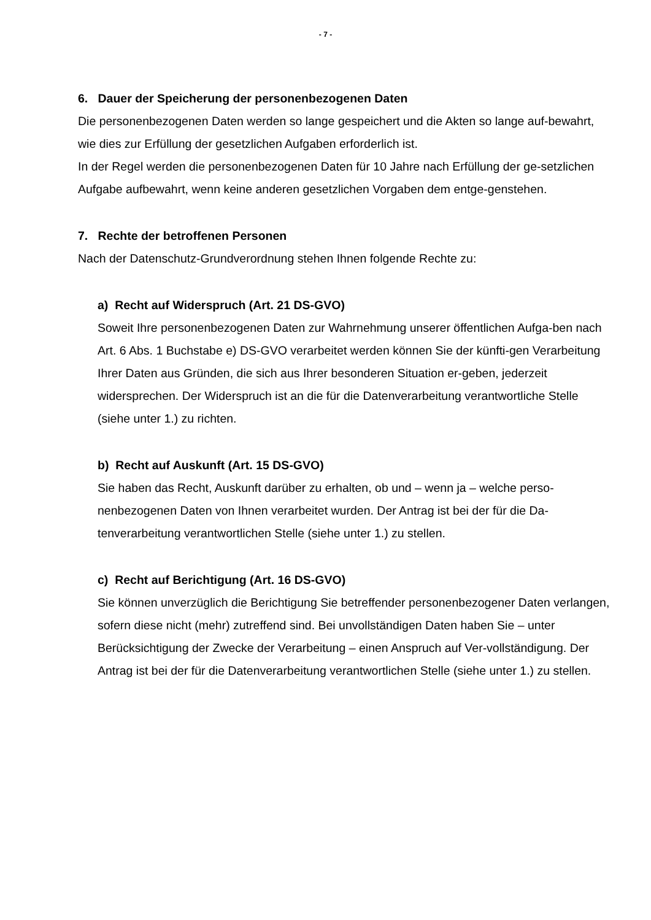- 7 -
6. Dauer der Speicherung der personenbezogenen Daten
Die personenbezogenen Daten werden so lange gespeichert und die Akten so lange auf-bewahrt, wie dies zur Erfüllung der gesetzlichen Aufgaben erforderlich ist.
In der Regel werden die personenbezogenen Daten für 10 Jahre nach Erfüllung der ge-setzlichen Aufgabe aufbewahrt, wenn keine anderen gesetzlichen Vorgaben dem entge-genstehen.
7. Rechte der betroffenen Personen
Nach der Datenschutz-Grundverordnung stehen Ihnen folgende Rechte zu:
a) Recht auf Widerspruch (Art. 21 DS-GVO)
Soweit Ihre personenbezogenen Daten zur Wahrnehmung unserer öffentlichen Aufga-ben nach Art. 6 Abs. 1 Buchstabe e) DS-GVO verarbeitet werden können Sie der künfti-gen Verarbeitung Ihrer Daten aus Gründen, die sich aus Ihrer besonderen Situation er-geben, jederzeit widersprechen. Der Widerspruch ist an die für die Datenverarbeitung verantwortliche Stelle (siehe unter 1.) zu richten.
b) Recht auf Auskunft (Art. 15 DS-GVO)
Sie haben das Recht, Auskunft darüber zu erhalten, ob und – wenn ja – welche perso-nenbezogenen Daten von Ihnen verarbeitet wurden. Der Antrag ist bei der für die Da-tenverarbeitung verantwortlichen Stelle (siehe unter 1.) zu stellen.
c) Recht auf Berichtigung (Art. 16 DS-GVO)
Sie können unverzüglich die Berichtigung Sie betreffender personenbezogener Daten verlangen, sofern diese nicht (mehr) zutreffend sind. Bei unvollständigen Daten haben Sie – unter Berücksichtigung der Zwecke der Verarbeitung – einen Anspruch auf Ver-vollständigung. Der Antrag ist bei der für die Datenverarbeitung verantwortlichen Stelle (siehe unter 1.) zu stellen.